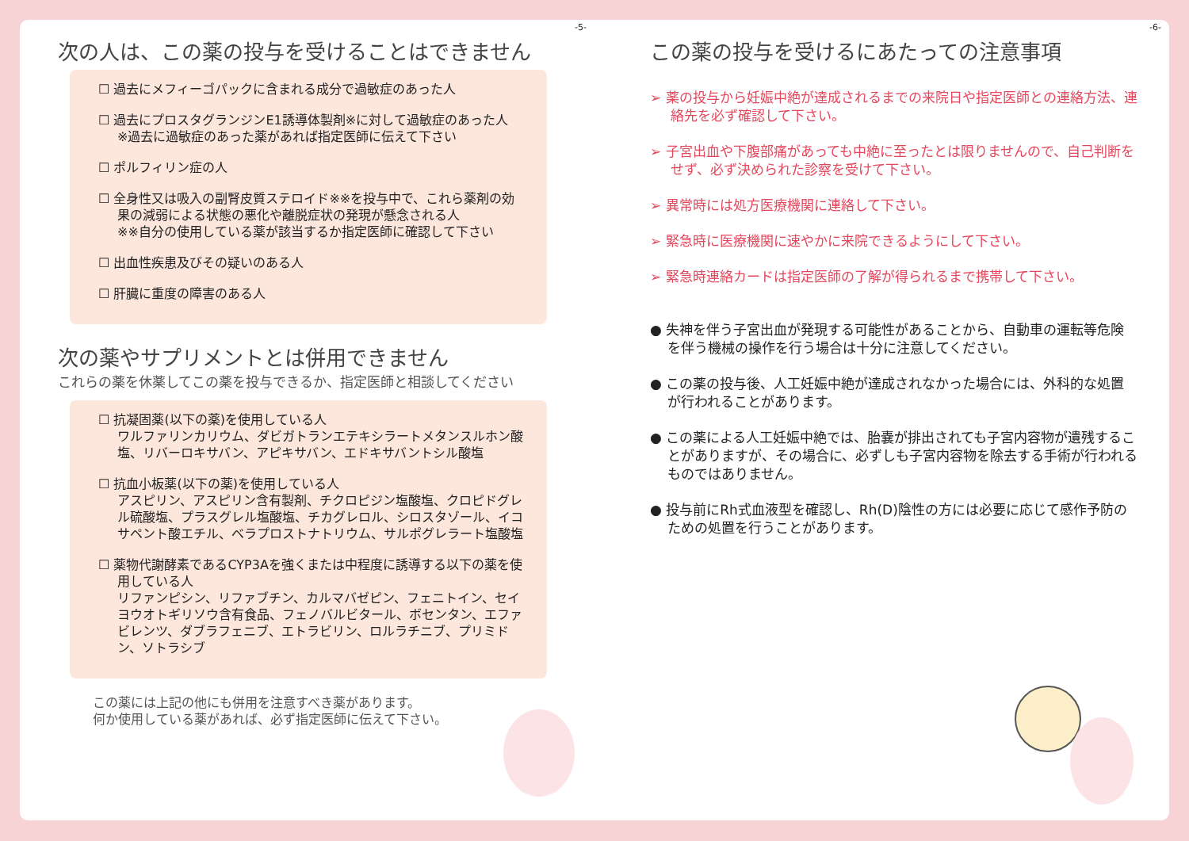-5-
次の人は、この薬の投与を受けることはできません
☐ 過去にメフィーゴパックに含まれる成分で過敏症のあった人
☐ 過去にプロスタグランジンE1誘導体製剤※に対して過敏症のあった人
※過去に過敏症のあった薬があれば指定医師に伝えて下さい
☐ ポルフィリン症の人
☐ 全身性又は吸入の副腎皮質ステロイド※※を投与中で、これら薬剤の効果の減弱による状態の悪化や離脱症状の発現が懸念される人
※※自分の使用している薬が該当するか指定医師に確認して下さい
☐ 出血性疾患及びその疑いのある人
☐ 肝臓に重度の障害のある人
次の薬やサプリメントとは併用できません
これらの薬を休薬してこの薬を投与できるか、指定医師と相談してください
☐ 抗凝固薬(以下の薬)を使用している人
ワルファリンカリウム、ダビガトランエテキシラートメタンスルホン酸塩、リバーロキサバン、アピキサバン、エドキサバントシル酸塩
☐ 抗血小板薬(以下の薬)を使用している人
アスピリン、アスピリン含有製剤、チクロピジン塩酸塩、クロピドグレル硫酸塩、プラスグレル塩酸塩、チカグレロル、シロスタゾール、イコサペント酸エチル、ベラプロストナトリウム、サルポグレラート塩酸塩
☐ 薬物代謝酵素であるCYP3Aを強くまたは中程度に誘導する以下の薬を使用している人
リファンピシン、リファブチン、カルマバゼピン、フェニトイン、セイヨウオトギリソウ含有食品、フェノバルビタール、ボセンタン、エファビレンツ、ダブラフェニブ、エトラビリン、ロルラチニブ、プリミドン、ソトラシブ
この薬には上記の他にも併用を注意すべき薬があります。
何か使用している薬があれば、必ず指定医師に伝えて下さい。
-6-
この薬の投与を受けるにあたっての注意事項
➢ 薬の投与から妊娠中絶が達成されるまでの来院日や指定医師との連絡方法、連絡先を必ず確認して下さい。
➢ 子宮出血や下腹部痛があっても中絶に至ったとは限りませんので、自己判断をせず、必ず決められた診察を受けて下さい。
➢ 異常時には処方医療機関に連絡して下さい。
➢ 緊急時に医療機関に速やかに来院できるようにして下さい。
➢ 緊急時連絡カードは指定医師の了解が得られるまで携帯して下さい。
● 失神を伴う子宮出血が発現する可能性があることから、自動車の運転等危険を伴う機械の操作を行う場合は十分に注意してください。
● この薬の投与後、人工妊娠中絶が達成されなかった場合には、外科的な処置が行われることがあります。
● この薬による人工妊娠中絶では、胎嚢が排出されても子宮内容物が遺残することがありますが、その場合に、必ずしも子宮内容物を除去する手術が行われるものではありません。
● 投与前にRh式血液型を確認し、Rh(D)陰性の方には必要に応じて感作予防のための処置を行うことがあります。